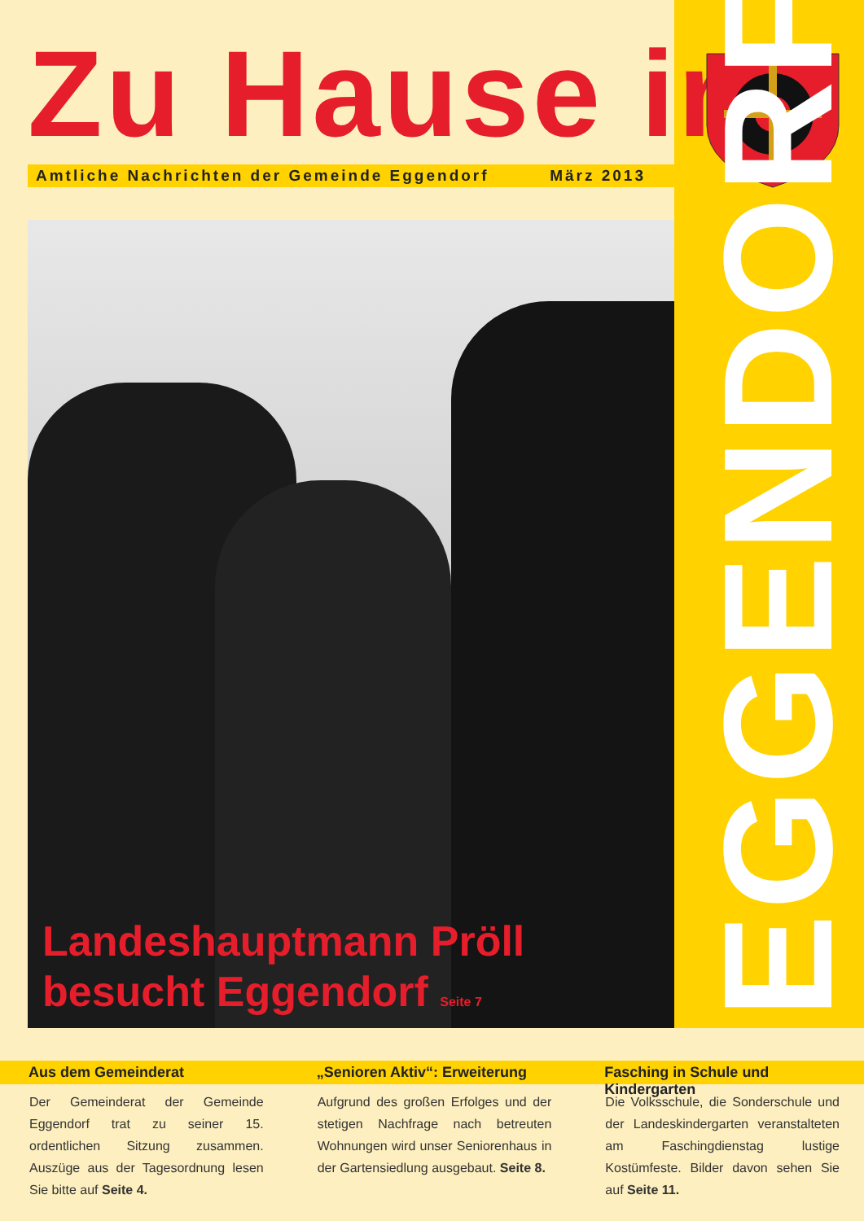Zu Hause in Amtliche Nachrichten der Gemeinde Eggendorf März 2013
Landeshauptmann Pröll
besucht Eggendorf Seite 7
EGGENDORF
Aus dem Gemeinderat
Der Gemeinderat der Gemeinde Eggendorf trat zu seiner 15. ordentlichen Sitzung zusammen. Auszüge aus der Tagesordnung lesen Sie bitte auf Seite 4.
„Senioren Aktiv“: Erweiterung
Aufgrund des großen Erfolges und der stetigen Nachfrage nach betreuten Wohnungen wird unser Seniorenhaus in der Gartensiedlung ausgebaut. Seite 8.
Fasching in Schule und Kindergarten
Die Volksschule, die Sonderschule und der Landeskindergarten veranstalteten am Faschingdienstag lustige Kostümfeste. Bilder davon sehen Sie auf Seite 11.